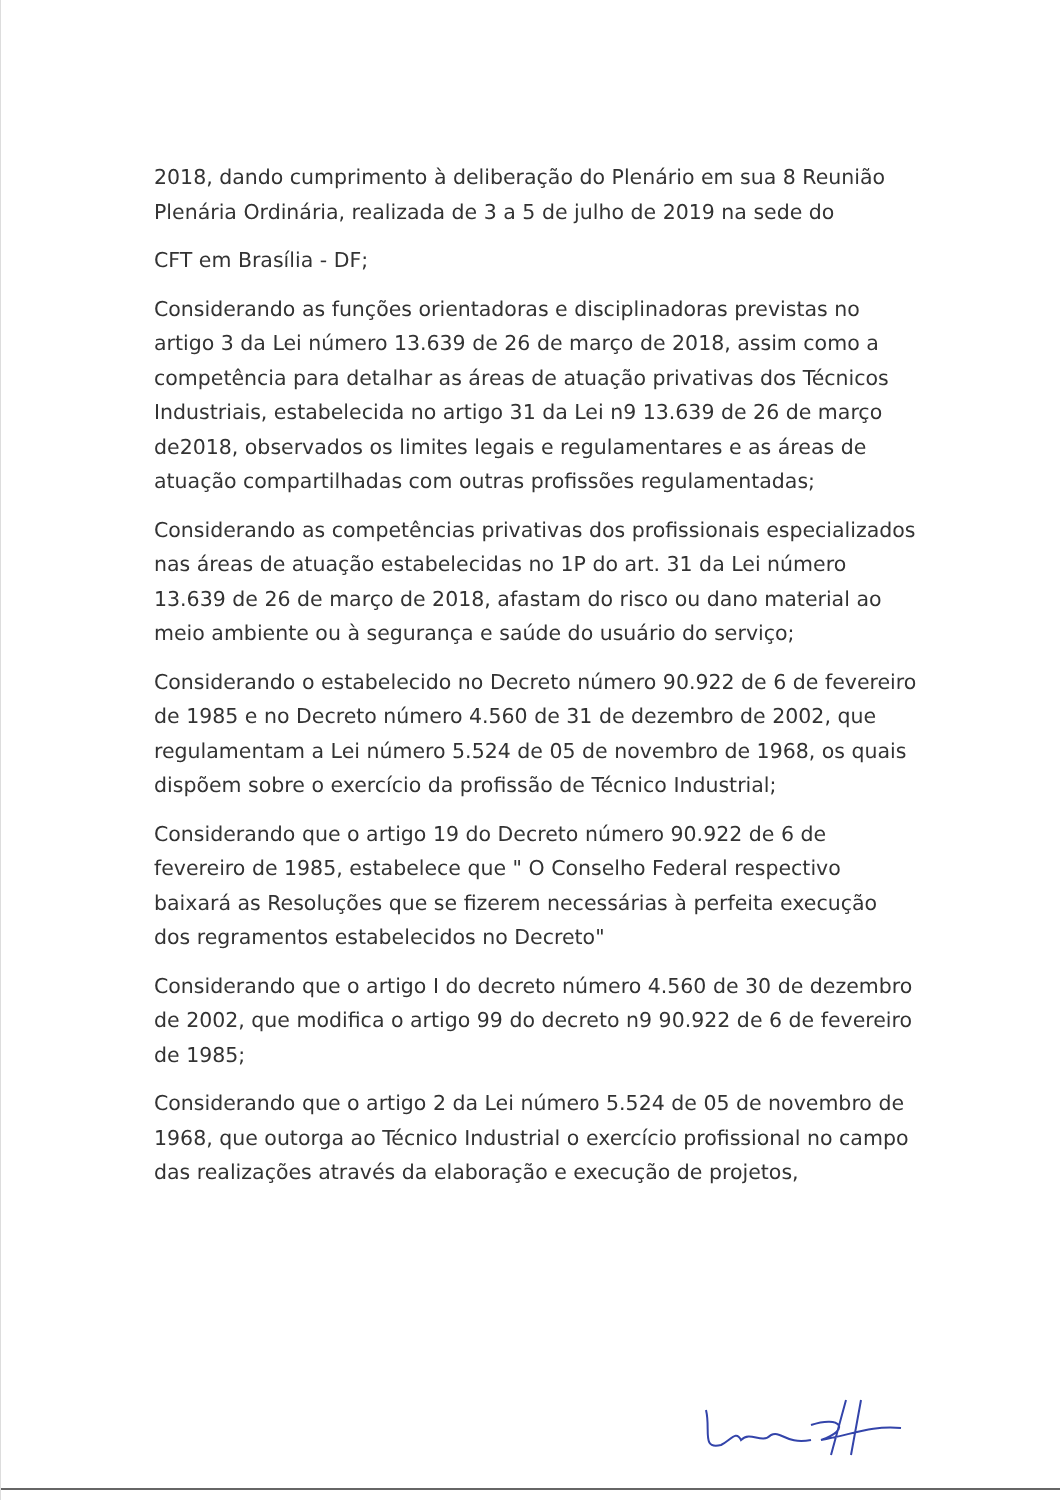2018, dando cumprimento à deliberação do Plenário em sua 8 Reunião Plenária Ordinária, realizada de 3 a 5 de julho de 2019 na sede do
CFT em Brasília - DF;
Considerando as funções orientadoras e disciplinadoras previstas no artigo 3 da Lei número 13.639 de 26 de março de 2018, assim como a competência para detalhar as áreas de atuação privativas dos Técnicos Industriais, estabelecida no artigo 31 da Lei n9 13.639 de 26 de março de2018, observados os limites legais e regulamentares e as áreas de atuação compartilhadas com outras profissões regulamentadas;
Considerando as competências privativas dos profissionais especializados nas áreas de atuação estabelecidas no 1P do art. 31 da Lei número 13.639 de 26 de março de 2018, afastam do risco ou dano material ao meio ambiente ou à segurança e saúde do usuário do serviço;
Considerando o estabelecido no Decreto número 90.922 de 6 de fevereiro de 1985 e no Decreto número 4.560 de 31 de dezembro de 2002, que regulamentam a Lei número 5.524 de 05 de novembro de 1968, os quais dispõem sobre o exercício da profissão de Técnico Industrial;
Considerando que o artigo 19 do Decreto número 90.922 de 6 de fevereiro de 1985, estabelece que " O Conselho Federal respectivo baixará as Resoluções que se fizerem necessárias à perfeita execução dos regramentos estabelecidos no Decreto"
Considerando que o artigo I do decreto número 4.560 de 30 de dezembro de 2002, que modifica o artigo 99 do decreto n9 90.922 de 6 de fevereiro de 1985;
Considerando que o artigo 2 da Lei número 5.524 de 05 de novembro de 1968, que outorga ao Técnico Industrial o exercício profissional no campo das realizações através da elaboração e execução de projetos,